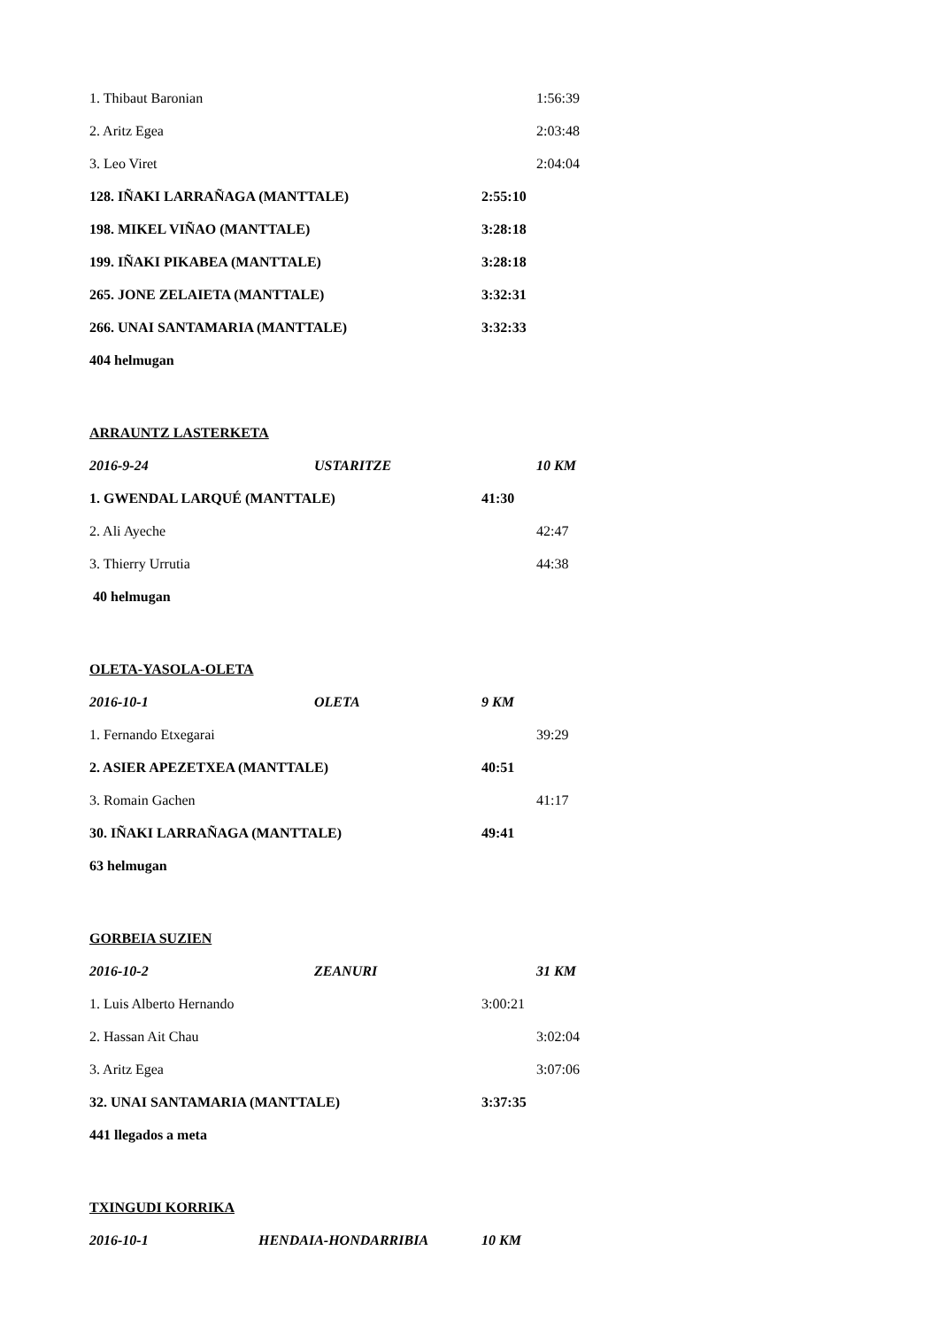1. Thibaut Baronian 1:56:39
2. Aritz Egea 2:03:48
3. Leo Viret 2:04:04
128. IÑAKI LARRAÑAGA (MANTTALE) 2:55:10
198. MIKEL VIÑAO (MANTTALE) 3:28:18
199. IÑAKI PIKABEA (MANTTALE) 3:28:18
265. JONE ZELAIETA (MANTTALE) 3:32:31
266. UNAI SANTAMARIA (MANTTALE) 3:32:33
404 helmugan
ARRAUNTZ LASTERKETA
2016-9-24 USTARITZE 10 KM
1. GWENDAL LARQUÉ (MANTTALE) 41:30
2. Ali Ayeche 42:47
3. Thierry Urrutia 44:38
40 helmugan
OLETA-YASOLA-OLETA
2016-10-1 OLETA 9 KM
1. Fernando Etxegarai 39:29
2. ASIER APEZETXEA (MANTTALE) 40:51
3. Romain Gachen 41:17
30. IÑAKI LARRAÑAGA (MANTTALE) 49:41
63 helmugan
GORBEIA SUZIEN
2016-10-2 ZEANURI 31 KM
1. Luis Alberto Hernando 3:00:21
2. Hassan Ait Chau 3:02:04
3. Aritz Egea 3:07:06
32. UNAI SANTAMARIA (MANTTALE) 3:37:35
441 llegados a meta
TXINGUDI KORRIKA
2016-10-1 HENDAIA-HONDARRIBIA 10 KM